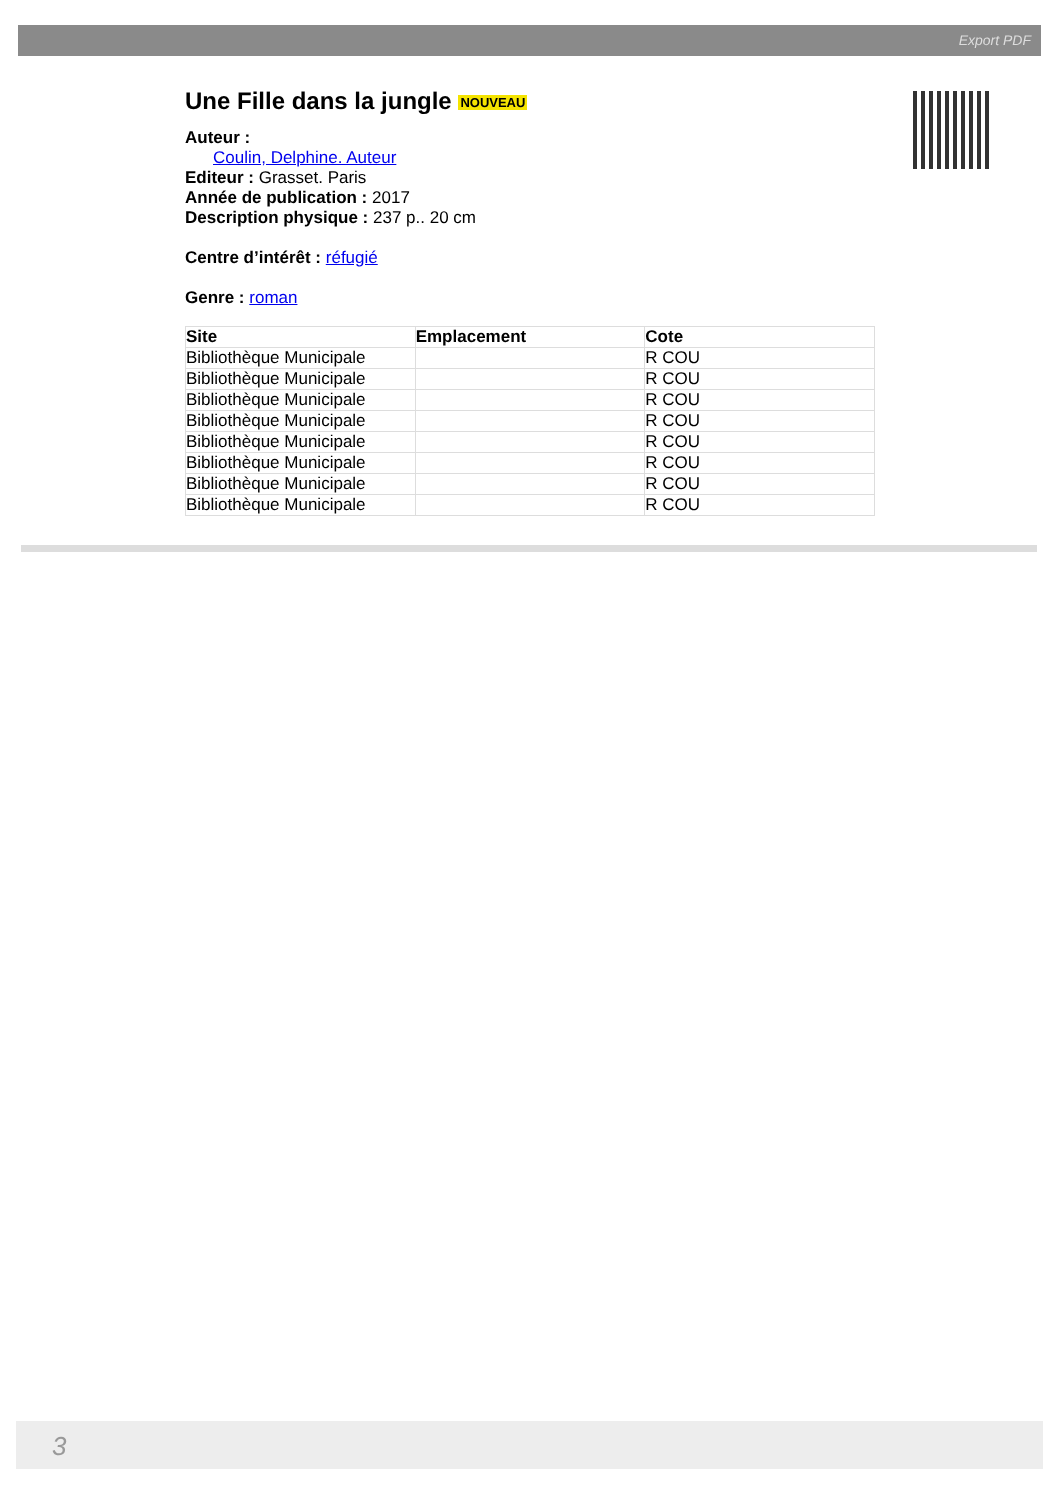Export PDF
Une Fille dans la jungle NOUVEAU
Auteur :
Coulin, Delphine. Auteur
Editeur : Grasset. Paris
Année de publication : 2017
Description physique : 237 p.. 20 cm
Centre d’intérêt : réfugié
Genre : roman
| Site | Emplacement | Cote |
| --- | --- | --- |
| Bibliothèque Municipale | | R COU |
| Bibliothèque Municipale | | R COU |
| Bibliothèque Municipale | | R COU |
| Bibliothèque Municipale | | R COU |
| Bibliothèque Municipale | | R COU |
| Bibliothèque Municipale | | R COU |
| Bibliothèque Municipale | | R COU |
| Bibliothèque Municipale | | R COU |
3